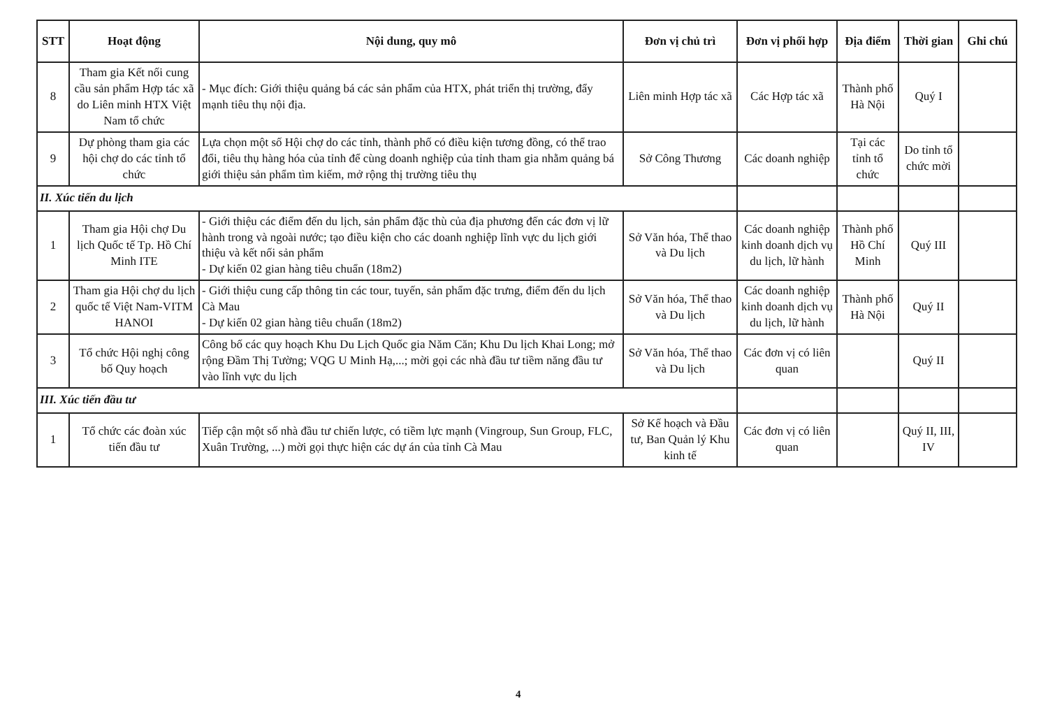| STT | Hoạt động | Nội dung, quy mô | Đơn vị chủ trì | Đơn vị phối hợp | Địa điểm | Thời gian | Ghi chú |
| --- | --- | --- | --- | --- | --- | --- | --- |
| 8 | Tham gia Kết nối cung cầu sản phẩm Hợp tác xã do Liên minh HTX Việt Nam tổ chức | - Mục đích: Giới thiệu quảng bá các sản phẩm của HTX, phát triển thị trường, đẩy mạnh tiêu thụ nội địa. | Liên minh Hợp tác xã | Các Hợp tác xã | Thành phố Hà Nội | Quý I | |
| 9 | Dự phòng tham gia các hội chợ do các tỉnh tổ chức | Lựa chọn một số Hội chợ do các tỉnh, thành phố có điều kiện tương đồng, có thể trao đổi, tiêu thụ hàng hóa của tỉnh để cùng doanh nghiệp của tỉnh tham gia nhằm quảng bá giới thiệu sản phẩm tìm kiếm, mở rộng thị trường tiêu thụ | Sở Công Thương | Các doanh nghiệp | Tại các tỉnh tổ chức | Do tỉnh tổ chức mời | |
| II. Xúc tiến du lịch | | | | | | | |
| 1 | Tham gia Hội chợ Du lịch Quốc tế Tp. Hồ Chí Minh ITE | - Giới thiệu các điểm đến du lịch, sản phẩm đặc thù của địa phương đến các đơn vị lữ hành trong và ngoài nước; tạo điều kiện cho các doanh nghiệp lĩnh vực du lịch giới thiệu và kết nối sản phẩm - Dự kiến 02 gian hàng tiêu chuẩn (18m2) | Sở Văn hóa, Thể thao và Du lịch | Các doanh nghiệp kinh doanh dịch vụ du lịch, lữ hành | Thành phố Hồ Chí Minh | Quý III | |
| 2 | Tham gia Hội chợ du lịch quốc tế Việt Nam-VITM HANOI | - Giới thiệu cung cấp thông tin các tour, tuyến, sản phẩm đặc trưng, điểm đến du lịch Cà Mau - Dự kiến 02 gian hàng tiêu chuẩn (18m2) | Sở Văn hóa, Thể thao và Du lịch | Các doanh nghiệp kinh doanh dịch vụ du lịch, lữ hành | Thành phố Hà Nội | Quý II | |
| 3 | Tổ chức Hội nghị công bố Quy hoạch | Công bố các quy hoạch Khu Du Lịch Quốc gia Năm Căn; Khu Du lịch Khai Long; mở rộng Đầm Thị Tường; VQG U Minh Hạ,...; mời gọi các nhà đầu tư tiềm năng đầu tư vào lĩnh vực du lịch | Sở Văn hóa, Thể thao và Du lịch | Các đơn vị có liên quan | | Quý II | |
| III. Xúc tiến đầu tư | | | | | | | |
| 1 | Tổ chức các đoàn xúc tiến đầu tư | Tiếp cận một số nhà đầu tư chiến lược, có tiềm lực mạnh (Vingroup, Sun Group, FLC, Xuân Trường, ...) mời gọi thực hiện các dự án của tỉnh Cà Mau | Sở Kế hoạch và Đầu tư, Ban Quản lý Khu kinh tế | Các đơn vị có liên quan | | Quý II, III, IV | |
4